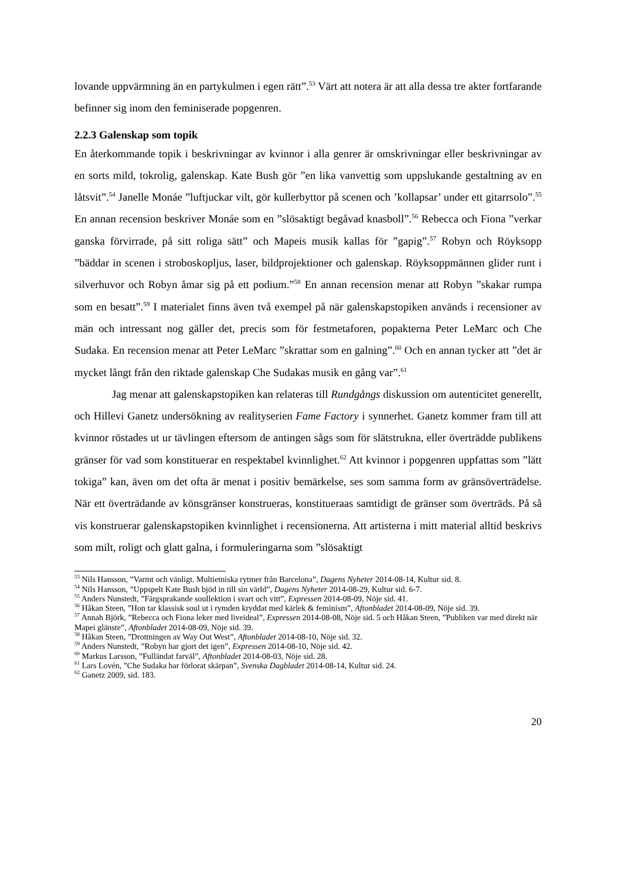lovande uppvärmning än en partykulmen i egen rätt”.<sup>53</sup> Värt att notera är att alla dessa tre akter fortfarande befinner sig inom den feminiserade popgenren.
2.2.3 Galenskap som topik
En återkommande topik i beskrivningar av kvinnor i alla genrer är omskrivningar eller beskrivningar av en sorts mild, tokrolig, galenskap. Kate Bush gör ”en lika vanvettig som uppslukande gestaltning av en låtsvit”.<sup>54</sup> Janelle Monáe ”luftjuckar vilt, gör kullerbyttor på scenen och ’kollapsar’ under ett gitarrsolo”.<sup>55</sup> En annan recension beskriver Monáe som en ”slösaktigt begåvad knasboll”.<sup>56</sup> Rebecca och Fiona ”verkar ganska förvirrade, på sitt roliga sätt” och Mapeis musik kallas för ”gapig”.<sup>57</sup> Robyn och Röyksopp ”bäddar in scenen i stroboskopljus, laser, bildprojektioner och galenskap. Röyksoppmännen glider runt i silverhuvor och Robyn åmar sig på ett podium.”<sup>58</sup> En annan recension menar att Robyn ”skakar rumpa som en besatt”.<sup>59</sup> I materialet finns även två exempel på när galenskapstopiken används i recensioner av män och intressant nog gäller det, precis som för festmetaforen, popakterna Peter LeMarc och Che Sudaka. En recension menar att Peter LeMarc ”skrattar som en galning”.<sup>60</sup> Och en annan tycker att ”det är mycket långt från den riktade galenskap Che Sudakas musik en gång var”.<sup>61</sup>
Jag menar att galenskapstopiken kan relateras till Rundgångs diskussion om autenticitet generellt, och Hillevi Ganetz undersökning av realityserien Fame Factory i synnerhet. Ganetz kommer fram till att kvinnor röstades ut ur tävlingen eftersom de antingen sågs som för slätstrukna, eller överträdde publikens gränser för vad som konstituerar en respektabel kvinnlighet.<sup>62</sup> Att kvinnor i popgenren uppfattas som ”lätt tokiga” kan, även om det ofta är menat i positiv bemärkelse, ses som samma form av gränsöverträdelse. När ett överträdande av könsgränser konstrueras, konstitueraas samtidigt de gränser som överträds. På så vis konstruerar galenskapstopiken kvinnlighet i recensionerna. Att artisterna i mitt material alltid beskrivs som milt, roligt och glatt galna, i formuleringarna som ”slösaktigt
<sup>53</sup> Nils Hansson, ”Varmt och vänligt. Multietniska rytmer från Barcelona”, Dagens Nyheter 2014-08-14, Kultur sid. 8.
<sup>54</sup> Nils Hansson, ”Uppspelt Kate Bush bjöd in till sin värld”, Dagens Nyheter 2014-08-29, Kultur sid. 6-7.
<sup>55</sup> Anders Nunstedt, ”Färgsprakande soullektion i svart och vitt”, Expressen 2014-08-09, Nöje sid. 41.
<sup>56</sup> Håkan Steen, ”Hon tar klassisk soul ut i rymden kryddat med kärlek & feminism”, Aftonbladet 2014-08-09, Nöje sid. 39.
<sup>57</sup> Annah Björk, ”Rebecca och Fiona leker med liveideal”, Expressen 2014-08-08, Nöje sid. 5 och Håkan Steen, ”Publiken var med direkt när Mapei glänste”, Aftonbladet 2014-08-09, Nöje sid. 39.
<sup>58</sup> Håkan Steen, ”Drottningen av Way Out West”, Aftonbladet 2014-08-10, Nöje sid. 32.
<sup>59</sup> Anders Nunstedt, ”Robyn har gjort det igen”, Expressen 2014-08-10, Nöje sid. 42.
<sup>60</sup> Markus Larsson, ”Fulländat farväl”, Aftonbladet 2014-08-03, Nöje sid. 28.
<sup>61</sup> Lars Lovén, ”Che Sudaka har förlorat skärpan”, Svenska Dagbladet 2014-08-14, Kultur sid. 24.
<sup>62</sup> Ganetz 2009, sid. 183.
20